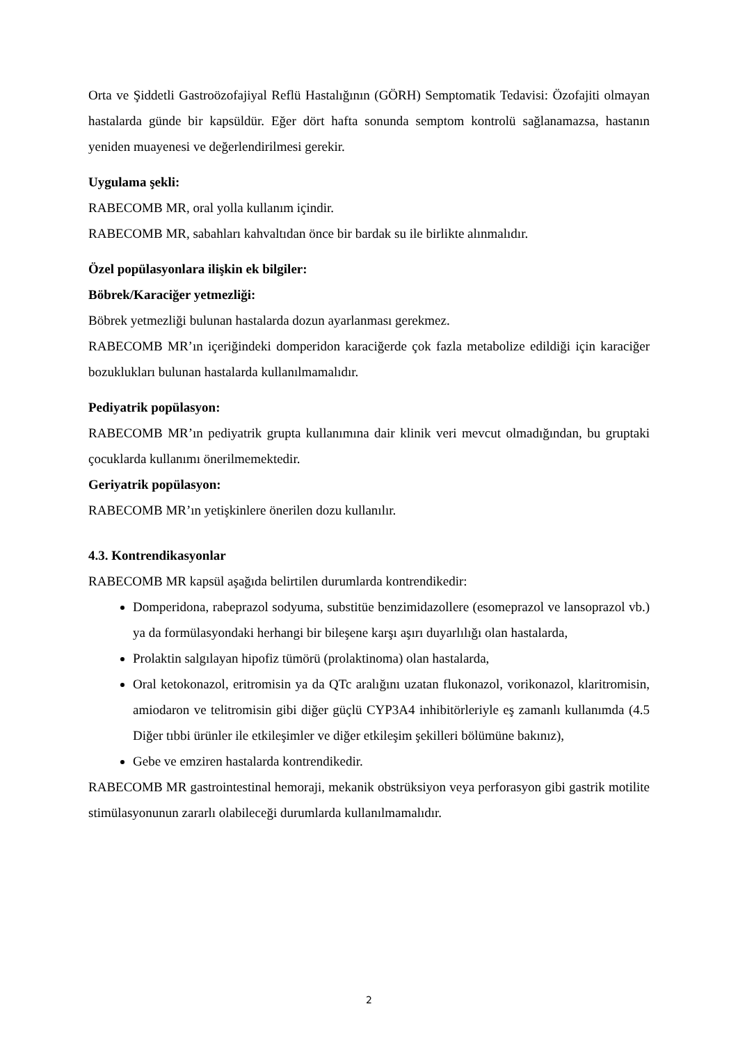Orta ve Şiddetli Gastroözofajiyal Reflü Hastalığının (GÖRH) Semptomatik Tedavisi: Özofajiti olmayan hastalarda günde bir kapsüldür. Eğer dört hafta sonunda semptom kontrolü sağlanamazsa, hastanın yeniden muayenesi ve değerlendirilmesi gerekir.
Uygulama şekli:
RABECOMB MR, oral yolla kullanım içindir.
RABECOMB MR, sabahları kahvaltıdan önce bir bardak su ile birlikte alınmalıdır.
Özel popülasyonlara ilişkin ek bilgiler:
Böbrek/Karaciğer yetmezliği:
Böbrek yetmezliği bulunan hastalarda dozun ayarlanması gerekmez.
RABECOMB MR’ın içeriğindeki domperidon karaciğerde çok fazla metabolize edildiği için karaciğer bozuklukları bulunan hastalarda kullanılmamalıdır.
Pediyatrik popülasyon:
RABECOMB MR’ın pediyatrik grupta kullanımına dair klinik veri mevcut olmadığından, bu gruptaki çocuklarda kullanımı önerilmemektedir.
Geriyatrik popülasyon:
RABECOMB MR’ın yetişkinlere önerilen dozu kullanılır.
4.3. Kontrendikasyonlar
RABECOMB MR kapsül aşağıda belirtilen durumlarda kontrendikedir:
Domperidona, rabeprazol sodyuma, substitüe benzimidazollere (esomeprazol ve lansoprazol vb.) ya da formülasyondaki herhangi bir bileşene karşı aşırı duyarlılığı olan hastalarda,
Prolaktin salgılayan hipofiz tümörü (prolaktinoma) olan hastalarda,
Oral ketokonazol, eritromisin ya da QTc aralığını uzatan flukonazol, vorikonazol, klaritromisin, amiodaron ve telitromisin gibi diğer güçlü CYP3A4 inhibitörleriyle eş zamanlı kullanımda (4.5 Diğer tıbbi ürünler ile etkileşimler ve diğer etkileşim şekilleri bölümüne bakınız),
Gebe ve emziren hastalarda kontrendikedir.
RABECOMB MR gastrointestinal hemoraji, mekanik obstrüksiyon veya perforasyon gibi gastrik motilite stimülasyonunun zararlı olabileceği durumlarda kullanılmamalıdır.
2